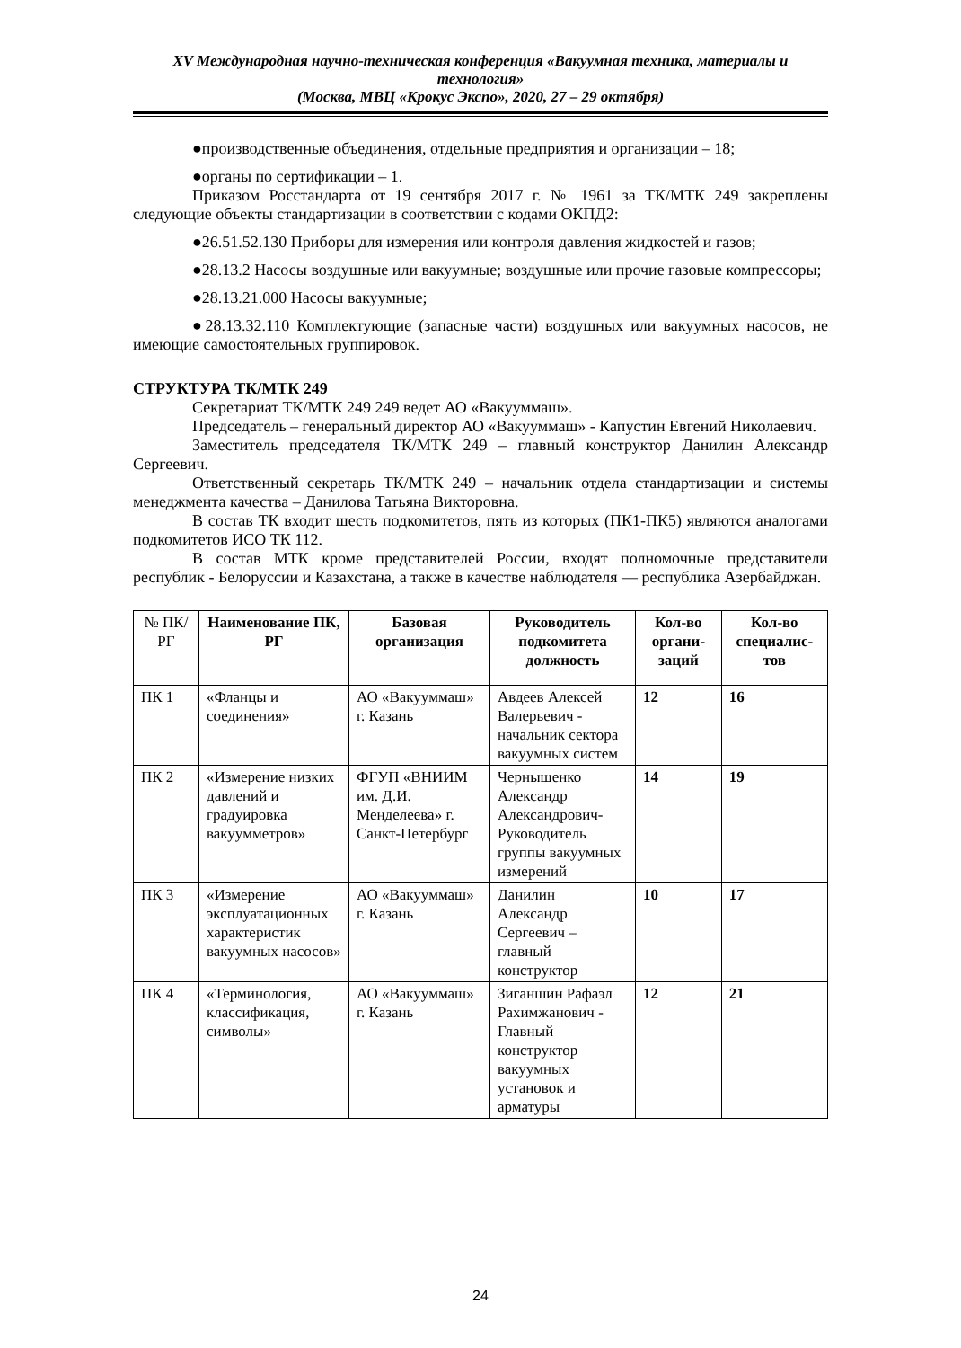XV Международная научно-техническая конференция «Вакуумная техника, материалы и технология»
(Москва, МВЦ «Крокус Экспо», 2020, 27 – 29 октября)
●производственные объединения, отдельные предприятия и организации – 18;
●органы по сертификации – 1.
Приказом Росстандарта от 19 сентября 2017 г. № 1961 за ТК/МТК 249 закреплены следующие объекты стандартизации в соответствии с кодами ОКПД2:
●26.51.52.130 Приборы для измерения или контроля давления жидкостей и газов;
●28.13.2 Насосы воздушные или вакуумные; воздушные или прочие газовые компрессоры;
●28.13.21.000 Насосы вакуумные;
●28.13.32.110 Комплектующие (запасные части) воздушных или вакуумных насосов, не имеющие самостоятельных группировок.
СТРУКТУРА ТК/МТК 249
Секретариат ТК/МТК 249 249 ведет АО «Вакууммаш».
Председатель – генеральный директор АО «Вакууммаш» - Капустин Евгений Николаевич.
Заместитель председателя ТК/МТК 249 – главный конструктор Данилин Александр Сергеевич.
Ответственный секретарь ТК/МТК 249 – начальник отдела стандартизации и системы менеджмента качества – Данилова Татьяна Викторовна.
В состав ТК входит шесть подкомитетов, пять из которых (ПК1-ПК5) являются аналогами подкомитетов ИСО ТК 112.
В состав МТК кроме представителей России, входят полномочные представители республик - Белоруссии и Казахстана, а также в качестве наблюдателя — республика Азербайджан.
| № ПК/РГ | Наименование ПК, РГ | Базовая организация | Руководитель подкомитета должность | Кол-во органи-заций | Кол-во специалис-тов |
| --- | --- | --- | --- | --- | --- |
| ПК 1 | «Фланцы и соединения» | АО «Вакууммаш» г. Казань | Авдеев Алексей Валерьевич - начальник сектора вакуумных систем | 12 | 16 |
| ПК 2 | «Измерение низких давлений и градуировка вакуумметров» | ФГУП «ВНИИМ им. Д.И. Менделеева» г. Санкт-Петербург | Чернышенко Александр Александрович-Руководитель группы вакуумных измерений | 14 | 19 |
| ПК 3 | «Измерение эксплуатационных характеристик вакуумных насосов» | АО «Вакууммаш» г. Казань | Данилин Александр Сергеевич – главный конструктор | 10 | 17 |
| ПК 4 | «Терминология, классификация, символы» | АО «Вакууммаш» г. Казань | Зиганшин Рафаэл Рахимжанович - Главный конструктор вакуумных установок и арматуры | 12 | 21 |
24